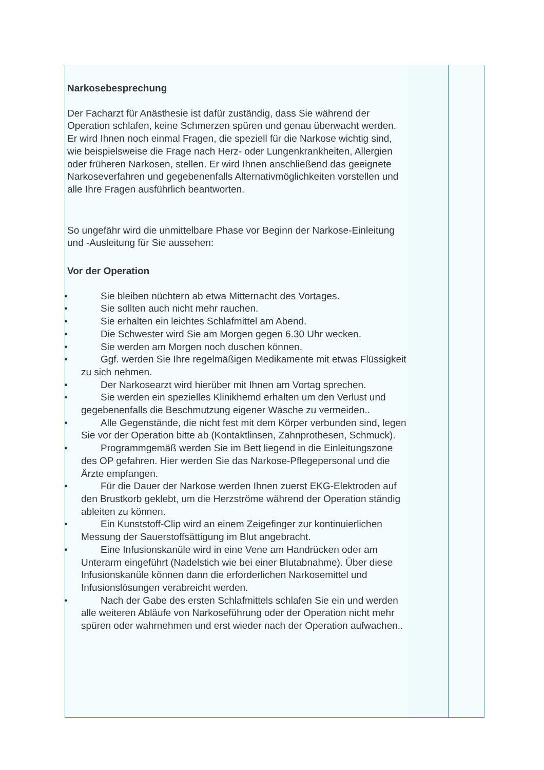Narkosebesprechung
Der Facharzt für Anästhesie ist dafür zuständig, dass Sie während der Operation schlafen, keine Schmerzen spüren und genau überwacht werden. Er wird Ihnen noch einmal Fragen, die speziell für die Narkose wichtig sind, wie beispielsweise die Frage nach Herz- oder Lungenkrankheiten, Allergien oder früheren Narkosen, stellen. Er wird Ihnen anschließend das geeignete Narkoseverfahren und gegebenenfalls Alternativmöglichkeiten vorstellen und alle Ihre Fragen ausführlich beantworten.
So ungefähr wird die unmittelbare Phase vor Beginn der Narkose-Einleitung und -Ausleitung für Sie aussehen:
Vor der Operation
•  Sie bleiben nüchtern ab etwa Mitternacht des Vortages.
•  Sie sollten auch nicht mehr rauchen.
•  Sie erhalten ein leichtes Schlafmittel am Abend.
•  Die Schwester wird Sie am Morgen gegen 6.30 Uhr wecken.
•  Sie werden am Morgen noch duschen können.
•  Ggf. werden Sie Ihre regelmäßigen Medikamente mit etwas Flüssigkeit zu sich nehmen.
•  Der Narkosearzt wird hierüber mit Ihnen am Vortag sprechen.
•  Sie werden ein spezielles Klinikhemd erhalten um den Verlust und gegebenenfalls die Beschmutzung eigener Wäsche zu vermeiden..
•  Alle Gegenstände, die nicht fest mit dem Körper verbunden sind, legen Sie vor der Operation bitte ab (Kontaktlinsen, Zahnprothesen, Schmuck).
•  Programmgemäß werden Sie im Bett liegend in die Einleitungszone des OP gefahren. Hier werden Sie das Narkose-Pflegepersonal und die Ärzte empfangen.
•  Für die Dauer der Narkose werden Ihnen zuerst EKG-Elektroden auf den Brustkorb geklebt, um die Herzströme während der Operation ständig ableiten zu können.
•  Ein Kunststoff-Clip wird an einem Zeigefinger zur kontinuierlichen Messung der Sauerstoffsättigung im Blut angebracht.
•  Eine Infusionskanüle wird in eine Vene am Handrücken oder am Unterarm eingeführt (Nadelstich wie bei einer Blutabnahme). Über diese Infusionskanüle können dann die erforderlichen Narkosemittel und Infusionslösungen verabreicht werden.
•  Nach der Gabe des ersten Schlafmittels schlafen Sie ein und werden alle weiteren Abläufe von Narkoseführung oder der Operation nicht mehr spüren oder wahrnehmen und erst wieder nach der Operation aufwachen..